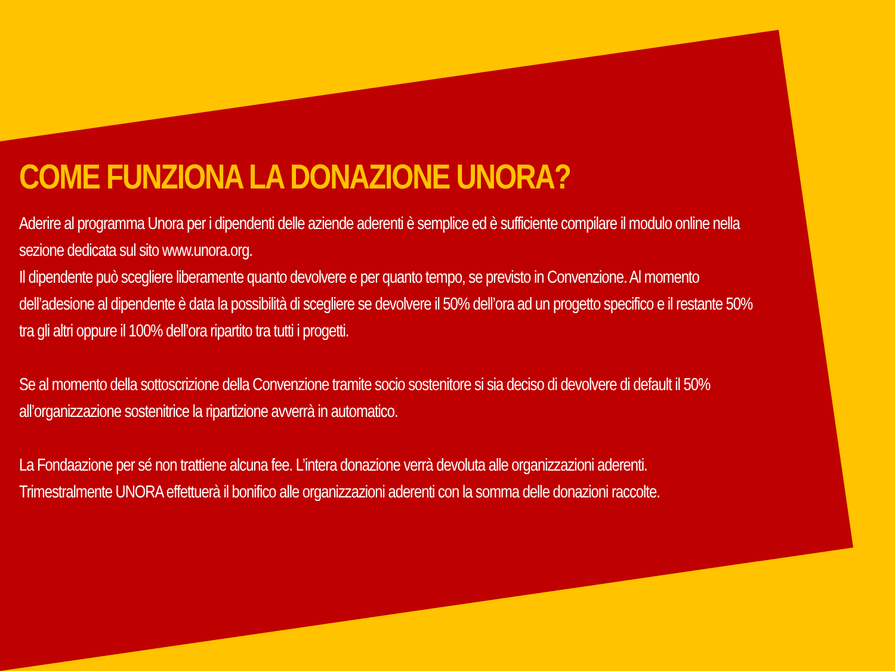COME FUNZIONA LA DONAZIONE UNORA?
Aderire al programma Unora per i dipendenti delle aziende aderenti è semplice ed è sufficiente compilare il modulo online nella sezione dedicata sul sito www.unora.org.
Il dipendente può scegliere liberamente quanto devolvere e per quanto tempo, se previsto in Convenzione. Al momento dell’adesione al dipendente è data la possibilità di scegliere se devolvere il 50% dell’ora ad un progetto specifico e il restante 50% tra gli altri oppure il 100% dell’ora ripartito tra tutti i progetti.
Se al momento della sottoscrizione della Convenzione tramite socio sostenitore si sia deciso di devolvere di default il 50% all’organizzazione sostenitrice la ripartizione avverrà in automatico.
La Fondaazione per sé non trattiene alcuna fee. L’intera donazione verrà devoluta alle organizzazioni aderenti.
Trimestralmente UNORA effettuerà il bonifico alle organizzazioni aderenti con la somma delle donazioni raccolte.